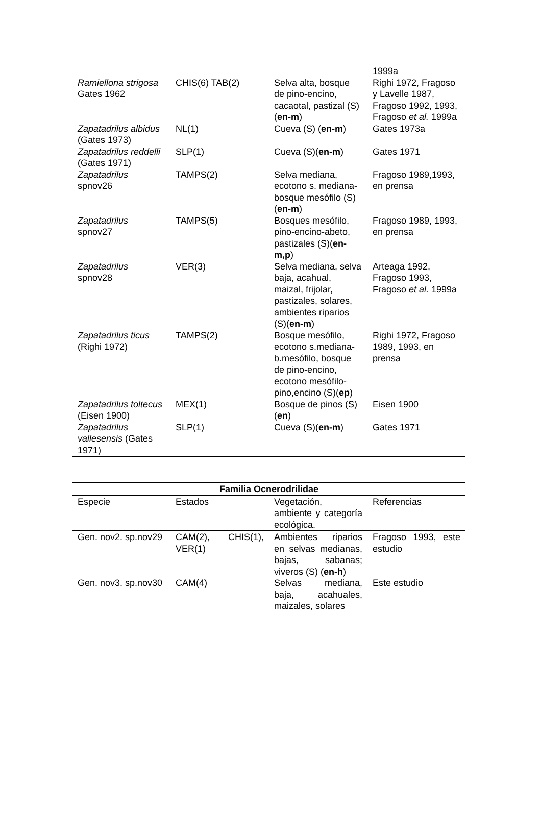| | | | 1999a |
| Ramiellona strigosa Gates 1962 | CHIS(6) TAB(2) | Selva alta, bosque de pino-encino, cacaotal, pastizal (S)( en-m ) | Righi 1972, Fragoso y Lavelle 1987, Fragoso 1992, 1993, Fragoso et al. 1999a |
| Zapatadrilus albidus (Gates 1973) | NL(1) | Cueva (S) ( en-m ) | Gates 1973a |
| Zapatadrilus reddelli (Gates 1971) | SLP(1) | Cueva (S)( en-m ) | Gates 1971 |
| Zapatadrilus spnov26 | TAMPS(2) | Selva mediana, ecotono s. mediana-bosque mesófilo (S)( en-m ) | Fragoso 1989,1993, en prensa |
| Zapatadrilus spnov27 | TAMPS(5) | Bosques mesófilo, pino-encino-abeto, pastizales (S)( en-m,p ) | Fragoso 1989, 1993, en prensa |
| Zapatadrilus spnov28 | VER(3) | Selva mediana, selva baja, acahual, maizal, frijolar, pastizales, solares, ambientes riparios (S)( en-m ) | Arteaga 1992, Fragoso 1993, Fragoso et al. 1999a |
| Zapatadrilus ticus (Righi 1972) | TAMPS(2) | Bosque mesófilo, ecotono s.mediana-b.mesófilo, bosque de pino-encino, ecotono mesófilo-pino,encino (S)( ep ) | Righi 1972, Fragoso 1989, 1993, en prensa |
| Zapatadrilus toltecus (Eisen 1900) | MEX(1) | Bosque de pinos (S)( en ) | Eisen 1900 |
| Zapatadrilus vallesensis (Gates 1971) | SLP(1) | Cueva (S)( en-m ) | Gates 1971 |
| Familia Ocnerodrilidae | | | |
| --- | --- | --- | --- |
| Especie | Estados | Vegetación, ambiente y categoría ecológica. | Referencias |
| Gen. nov2. sp.nov29 | CAM(2), CHIS(1), VER(1) | Ambientes riparios en selvas medianas, bajas, sabanas; viveros (S) ( en-h ) | Fragoso 1993, este estudio |
| Gen. nov3. sp.nov30 | CAM(4) | Selvas mediana, baja, acahuales, maizales, solares | Este estudio |